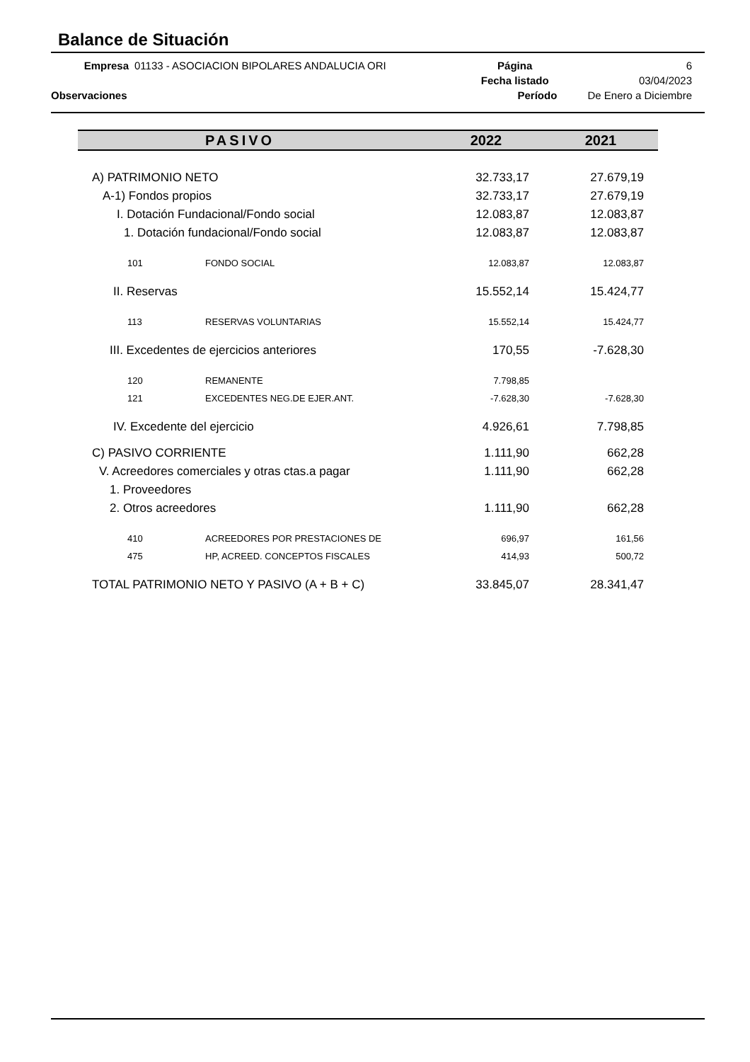Balance de Situación
| Empresa | 01133 - ASOCIACION BIPOLARES ANDALUCIA ORI | Página | 6 |
| | | Fecha listado | 03/04/2023 |
| Observaciones | | Período | De Enero a Diciembre |
| PASIVO | | 2022 | 2021 |
| --- | --- | --- | --- |
| A) PATRIMONIO NETO | | 32.733,17 | 27.679,19 |
| A-1) Fondos propios | | 32.733,17 | 27.679,19 |
| I. Dotación Fundacional/Fondo social | | 12.083,87 | 12.083,87 |
| 1. Dotación fundacional/Fondo social | | 12.083,87 | 12.083,87 |
| 101 | FONDO SOCIAL | 12.083,87 | 12.083,87 |
| II. Reservas | | 15.552,14 | 15.424,77 |
| 113 | RESERVAS VOLUNTARIAS | 15.552,14 | 15.424,77 |
| III. Excedentes de ejercicios anteriores | | 170,55 | -7.628,30 |
| 120 | REMANENTE | 7.798,85 | |
| 121 | EXCEDENTES NEG.DE EJER.ANT. | -7.628,30 | -7.628,30 |
| IV. Excedente del ejercicio | | 4.926,61 | 7.798,85 |
| C) PASIVO CORRIENTE | | 1.111,90 | 662,28 |
| V. Acreedores comerciales y otras ctas.a pagar | | 1.111,90 | 662,28 |
| 1. Proveedores | | | |
| 2. Otros acreedores | | 1.111,90 | 662,28 |
| 410 | ACREEDORES POR PRESTACIONES DE | 696,97 | 161,56 |
| 475 | HP, ACREED. CONCEPTOS FISCALES | 414,93 | 500,72 |
| TOTAL PATRIMONIO NETO Y PASIVO (A + B + C) | | 33.845,07 | 28.341,47 |